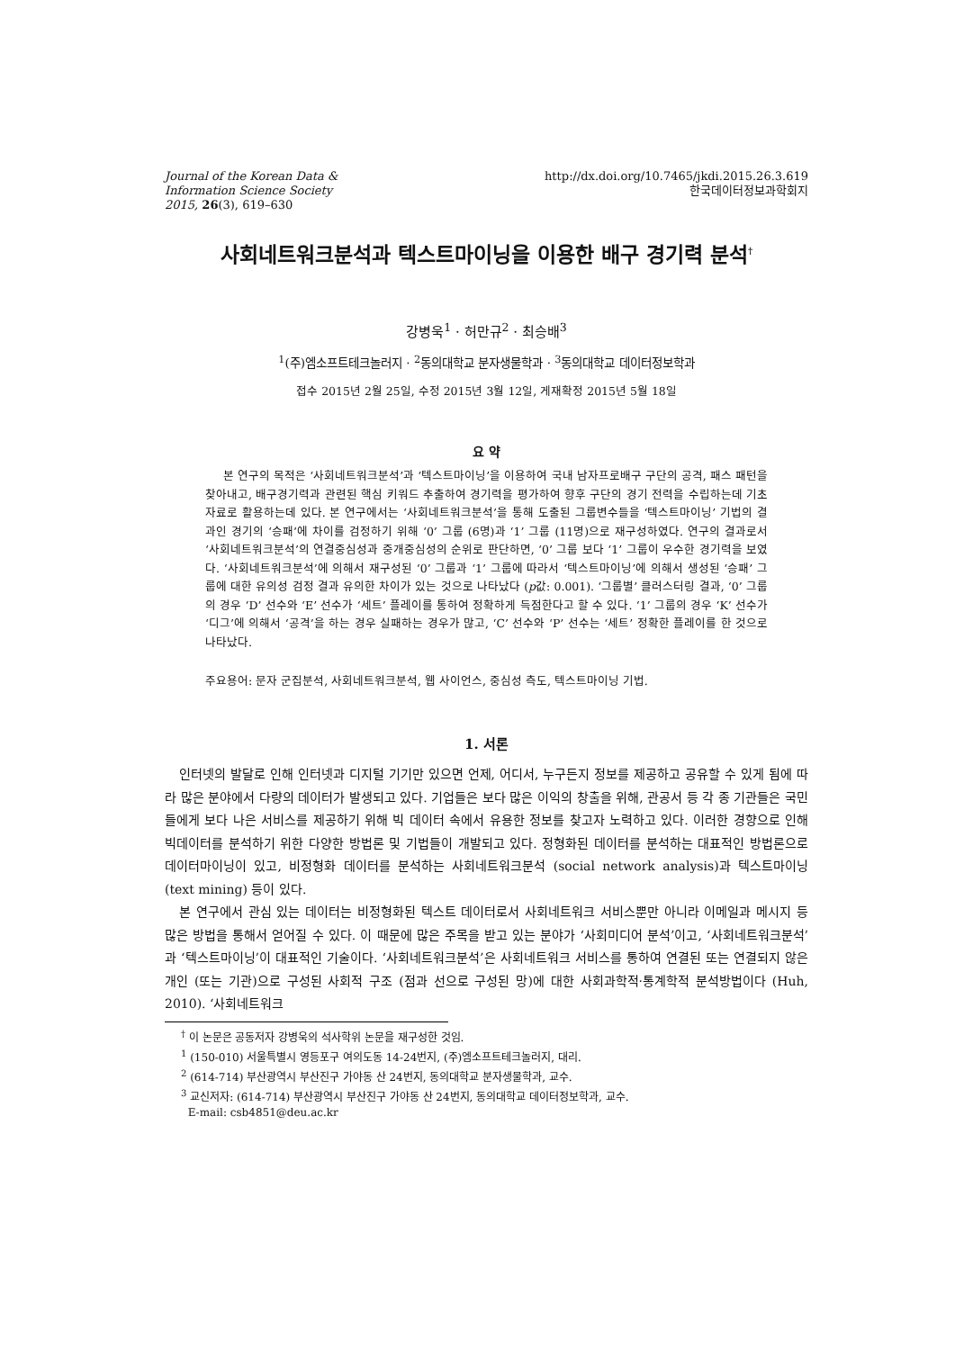Journal of the Korean Data &
Information Science Society
2015, 26(3), 619–630
http://dx.doi.org/10.7465/jkdi.2015.26.3.619
한국데이터정보과학회지
사회네트워크분석과 텍스트마이닝을 이용한 배구 경기력 분석<sup>†</sup>
강병욱<sup>1</sup> · 허만규<sup>2</sup> · 최승배<sup>3</sup>
<sup>1</sup> (주)엠소프트테크놀러지 · <sup>2</sup>동의대학교 분자생물학과 · <sup>3</sup>동의대학교 데이터정보학과
접수 2015년 2월 25일, 수정 2015년 3월 12일, 게재확정 2015년 5월 18일
요 약
본 연구의 목적은 ‘사회네트워크분석’과 ‘텍스트마이닝’을 이용하여 국내 남자프로배구 구단의 공격, 패스 패턴을 찾아내고, 배구경기력과 관련된 핵심 키워드 추출하여 경기력을 평가하여 향후 구단의 경기 전력을 수립하는데 기초자료로 활용하는데 있다. 본 연구에서는 ‘사회네트워크분석’을 통해 도출된 그룹변수들을 ‘텍스트마이닝’ 기법의 결과인 경기의 ‘승패’에 차이를 검정하기 위해 ‘0’ 그룹 (6명)과 ‘1’ 그룹 (11명)으로 재구성하였다. 연구의 결과로서 ‘사회네트워크분석’의 연결중심성과 중개중심성의 순위로 판단하면, ‘0’ 그룹 보다 ‘1’ 그룹이 우수한 경기력을 보였다. ‘사회네트워크분석’에 의해서 재구성된 ‘0’ 그룹과 ‘1’ 그룹에 따라서 ‘텍스트마이닝’에 의해서 생성된 ‘승패’ 그룹에 대한 유의성 검정 결과 유의한 차이가 있는 것으로 나타났다 (p값: 0.001). ‘그룹별’ 클러스터링 결과, ‘0’ 그룹의 경우 ‘D’ 선수와 ‘E’ 선수가 ‘세트’ 플레이를 통하여 정확하게 득점한다고 할 수 있다. ‘1’ 그룹의 경우 ‘K’ 선수가 ‘디그’에 의해서 ‘공격’을 하는 경우 실패하는 경우가 많고, ‘C’ 선수와 ‘P’ 선수는 ‘세트’ 정확한 플레이를 한 것으로 나타났다.
주요용어: 문자 군집분석, 사회네트워크분석, 웹 사이언스, 중심성 측도, 텍스트마이닝 기법.
1. 서론
인터넷의 발달로 인해 인터넷과 디지털 기기만 있으면 언제, 어디서, 누구든지 정보를 제공하고 공유할 수 있게 됨에 따라 많은 분야에서 다량의 데이터가 발생되고 있다. 기업들은 보다 많은 이익의 창출을 위해, 관공서 등 각 종 기관들은 국민들에게 보다 나은 서비스를 제공하기 위해 빅 데이터 속에서 유용한 정보를 찾고자 노력하고 있다. 이러한 경향으로 인해 빅데이터를 분석하기 위한 다양한 방법론 및 기법들이 개발되고 있다. 정형화된 데이터를 분석하는 대표적인 방법론으로 데이터마이닝이 있고, 비정형화 데이터를 분석하는 사회네트워크분석 (social network analysis)과 텍스트마이닝 (text mining) 등이 있다.
본 연구에서 관심 있는 데이터는 비정형화된 텍스트 데이터로서 사회네트워크 서비스뿐만 아니라 이메일과 메시지 등 많은 방법을 통해서 얻어질 수 있다. 이 때문에 많은 주목을 받고 있는 분야가 ‘사회미디어 분석’이고, ‘사회네트워크분석’과 ‘텍스트마이닝’이 대표적인 기술이다. ‘사회네트워크분석’은 사회네트워크 서비스를 통하여 연결된 또는 연결되지 않은 개인 (또는 기관)으로 구성된 사회적 구조 (점과 선으로 구성된 망)에 대한 사회과학적·통계학적 분석방법이다 (Huh, 2010). ‘사회네트워크
<sup>†</sup> 이 논문은 공동저자 강병욱의 석사학위 논문을 재구성한 것임.
<sup>1</sup> (150-010) 서울특별시 영등포구 여의도동 14-24번지, (주)엠소프트테크놀러지, 대리.
<sup>2</sup> (614-714) 부산광역시 부산진구 가야동 산 24번지, 동의대학교 분자생물학과, 교수.
<sup>3</sup> 교신저자: (614-714) 부산광역시 부산진구 가야동 산 24번지, 동의대학교 데이터정보학과, 교수.
E-mail: csb4851@deu.ac.kr